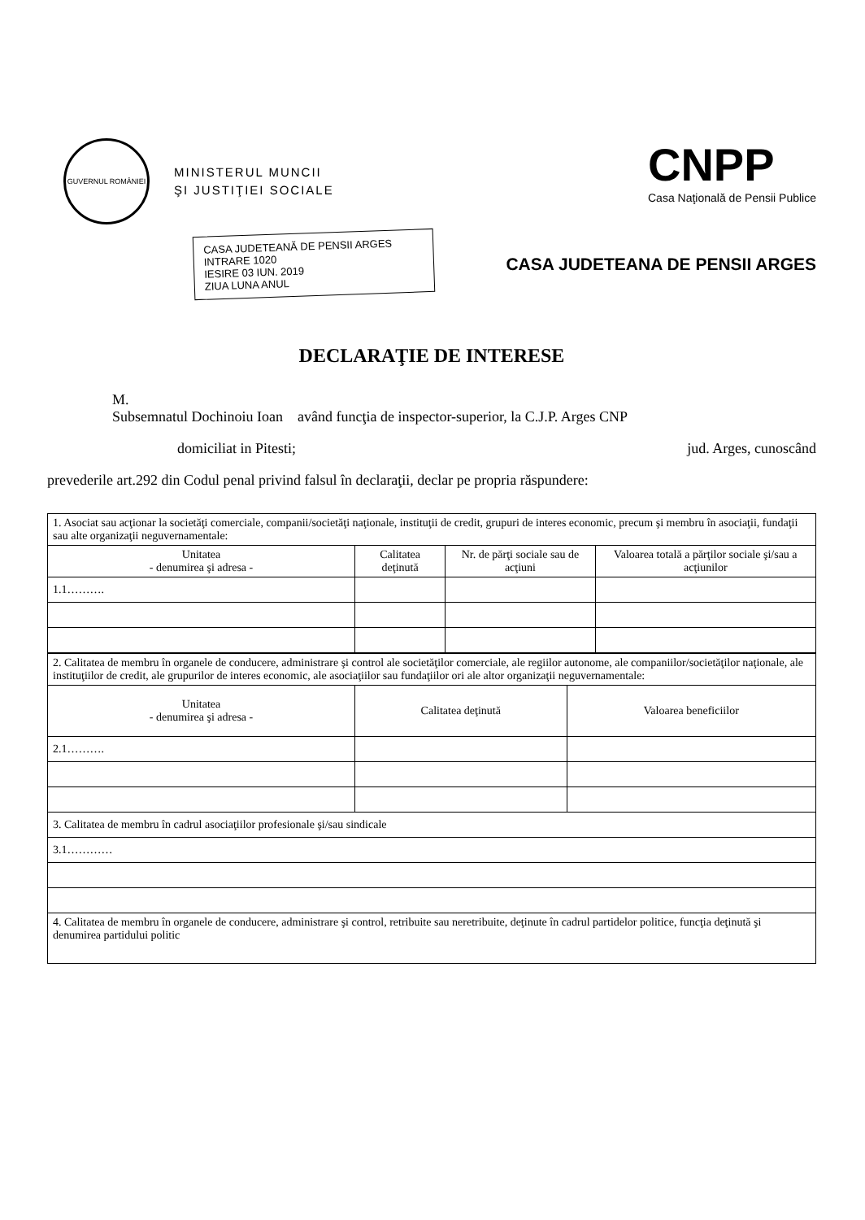GUVERNUL ROMÂNIEI
MINISTERUL MUNCII
ŞI JUSTIŢIEI SOCIALE
CNPP
Casa Naţională de Pensii Publice
CASA JUDETEANĂ DE PENSII ARGES
INTRARE 1020
IESIRE 03 IUN. 2019
ZIUA LUNA ANUL
CASA JUDETEANA DE PENSII ARGES
DECLARAŢIE DE INTERESE
M.
Subsemnatul Dochinoiu Ioan având funcţia de inspector-superior, la C.J.P. Arges CNP
domiciliat in Pitesti; jud. Arges, cunoscând
prevederile art.292 din Codul penal privind falsul în declaraţii, declar pe propria răspundere:
| 1. Asociat sau acţionar la societăţi comerciale, companii/societăţi naţionale, instituţii de credit, grupuri de interes economic, precum şi membru în asociaţii, fundaţii sau alte organizaţii neguvernamentale: | | | |
| Unitatea - denumirea şi adresa - | Calitatea deţinută | Nr. de părţi sociale sau de acţiuni | Valoarea totală a părţilor sociale şi/sau a acţiunilor |
| 1.1………. | | | |
| 2. Calitatea de membru în organele de conducere, administrare şi control ale societăţilor comerciale, ale regiilor autonome, ale companiilor/societăţilor naţionale, ale instituţiilor de credit, ale grupurilor de interes economic, ale asociaţiilor sau fundaţiilor ori ale altor organizaţii neguvernamentale: | | |
| Unitatea - denumirea şi adresa - | Calitatea deţinută | Valoarea beneficiilor |
| 2.1………. | | |
| 3. Calitatea de membru în cadrul asociaţiilor profesionale şi/sau sindicale | | |
| 3.1………… | | |
| 4. Calitatea de membru în organele de conducere, administrare şi control, retribuite sau neretribuite, deţinute în cadrul partidelor politice, funcţia deţinută şi denumirea partidului politic | | |